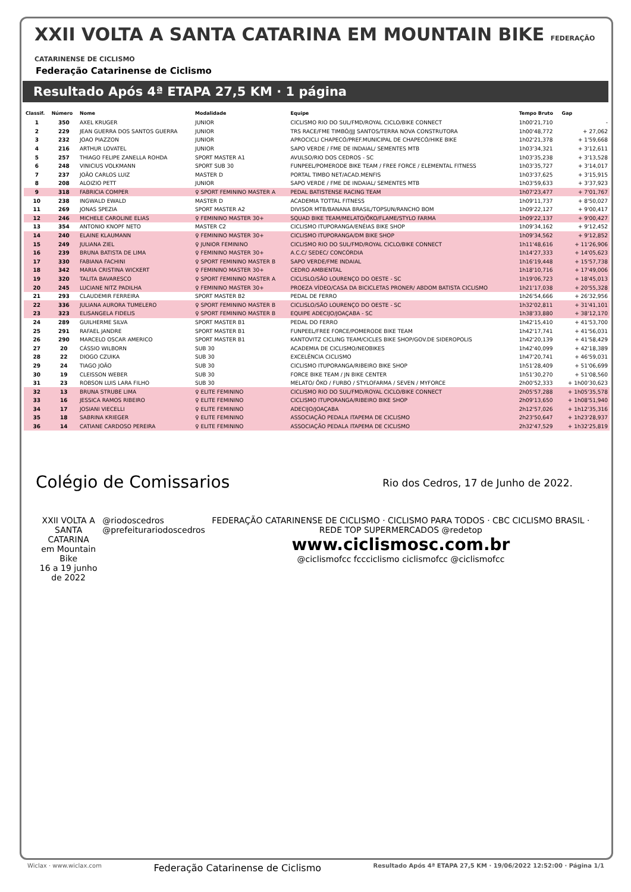XXII VOLTA A SANTA CATARINA EM MOUNTAIN BIKE FEDERAÇÃO CATARINENSE DE CICLISMO
Federação Catarinense de Ciclismo
Resultado Após 4ª ETAPA 27,5 KM · 1 página
| Classif. | Número | Nome | Modalidade | Equipe | Tempo Bruto | Gap |
| --- | --- | --- | --- | --- | --- | --- |
| 1 | 350 | AXEL KRUGER | JUNIOR | CICLISMO RIO DO SUL/FMD/ROYAL CICLO/BIKE CONNECT | 1h00'21,710 | - |
| 2 | 229 | JEAN GUERRA DOS SANTOS GUERRA | JUNIOR | TRS RACE/FME TIMBÓ/JJJ SANTOS/TERRA NOVA CONSTRUTORA | 1h00'48,772 | + 27,062 |
| 3 | 232 | JOAO PIAZZON | JUNIOR | APROCICLI CHAPECÓ/PREF.MUNICIPAL DE CHAPECÓ/HIKE BIKE | 1h02'21,378 | + 1'59,668 |
| 4 | 216 | ARTHUR LOVATEL | JUNIOR | SAPO VERDE / FME DE INDAIAL/ SEMENTES MTB | 1h03'34,321 | + 3'12,611 |
| 5 | 257 | THIAGO FELIPE ZANELLA ROHDA | SPORT MASTER A1 | AVULSO/RIO DOS CEDROS - SC | 1h03'35,238 | + 3'13,528 |
| 6 | 248 | VINICIUS VOLKMANN | SPORT SUB 30 | FUNPEEL/POMERODE BIKE TEAM / FREE FORCE / ELEMENTAL FITNESS | 1h03'35,727 | + 3'14,017 |
| 7 | 237 | JOÃO CARLOS LUIZ | MASTER D | PORTAL TIMBO NET/ACAD.MENFIS | 1h03'37,625 | + 3'15,915 |
| 8 | 208 | ALOIZIO PETT | JUNIOR | SAPO VERDE / FME DE INDAIAL/ SEMENTES MTB | 1h03'59,633 | + 3'37,923 |
| 9 | 318 | FABRICIA COMPER | ♀ SPORT FEMININO MASTER A | PEDAL BATISTENSE RACING TEAM | 1h07'23,477 | + 7'01,767 |
| 10 | 238 | INGWALD EWALD | MASTER D | ACADEMIA TOTTAL FITNESS | 1h09'11,737 | + 8'50,027 |
| 11 | 269 | JONAS SPEZIA | SPORT MASTER A2 | DIVISOR MTB/BANANA BRASIL/TOPSUN/RANCHO BOM | 1h09'22,127 | + 9'00,417 |
| 12 | 246 | MICHELE CAROLINE ELIAS | ♀ FEMININO MASTER 30+ | SQUAD BIKE TEAM/MELATO/ÖKO/FLAME/STYLO FARMA | 1h09'22,137 | + 9'00,427 |
| 13 | 354 | ANTONIO KNOPF NETO | MASTER C2 | CICLISMO ITUPORANGA/ENÉIAS BIKE SHOP | 1h09'34,162 | + 9'12,452 |
| 14 | 240 | ELAINE KLAUMANN | ♀ FEMININO MASTER 30+ | CICLISMO ITUPORANGA/DM BIKE SHOP | 1h09'34,562 | + 9'12,852 |
| 15 | 249 | JULIANA ZIEL | ♀ JUNIOR FEMININO | CICLISMO RIO DO SUL/FMD/ROYAL CICLO/BIKE CONNECT | 1h11'48,616 | + 11'26,906 |
| 16 | 239 | BRUNA BATISTA DE LIMA | ♀ FEMININO MASTER 30+ | A.C.C/ SEDEC/ CONCÓRDIA | 1h14'27,333 | + 14'05,623 |
| 17 | 330 | FABIANA FACHINI | ♀ SPORT FEMININO MASTER B | SAPO VERDE/FME INDAIAL | 1h16'19,448 | + 15'57,738 |
| 18 | 342 | MARIA CRISTINA WICKERT | ♀ FEMININO MASTER 30+ | CEDRO AMBIENTAL | 1h18'10,716 | + 17'49,006 |
| 19 | 320 | TALITA BAVARESCO | ♀ SPORT FEMININO MASTER A | CICLISLO/SÃO LOURENÇO DO OESTE - SC | 1h19'06,723 | + 18'45,013 |
| 20 | 245 | LUCIANE NITZ PADILHA | ♀ FEMININO MASTER 30+ | PROEZA VÍDEO/CASA DA BICICLETAS PRONER/ ABDOM BATISTA CICLISMO | 1h21'17,038 | + 20'55,328 |
| 21 | 293 | CLAUDEMIR FERREIRA | SPORT MASTER B2 | PEDAL DE FERRO | 1h26'54,666 | + 26'32,956 |
| 22 | 336 | JULIANA AURORA TUMELERO | ♀ SPORT FEMININO MASTER B | CICLISLO/SÃO LOURENÇO DO OESTE - SC | 1h32'02,811 | + 31'41,101 |
| 23 | 323 | ELISANGELA FIDELIS | ♀ SPORT FEMININO MASTER B | EQUIPE ADECIJO/JOAÇABA - SC | 1h38'33,880 | + 38'12,170 |
| 24 | 289 | GUILHERME SILVA | SPORT MASTER B1 | PEDAL DO FERRO | 1h42'15,410 | + 41'53,700 |
| 25 | 291 | RAFAEL JANDRE | SPORT MASTER B1 | FUNPEEL/FREE FORCE/POMERODE BIKE TEAM | 1h42'17,741 | + 41'56,031 |
| 26 | 290 | MARCELO OSCAR AMERICO | SPORT MASTER B1 | KANTOVITZ CICLING TEAM/CICLES BIKE SHOP/GOV.DE SIDEROPOLIS | 1h42'20,139 | + 41'58,429 |
| 27 | 20 | CÁSSIO WILBORN | SUB 30 | ACADEMIA DE CICLISMO/NEOBIKES | 1h42'40,099 | + 42'18,389 |
| 28 | 22 | DIOGO CZUIKA | SUB 30 | EXCELÊNCIA CICLISMO | 1h47'20,741 | + 46'59,031 |
| 29 | 24 | TIAGO JOÃO | SUB 30 | CICLISMO ITUPORANGA/RIBEIRO BIKE SHOP | 1h51'28,409 | + 51'06,699 |
| 30 | 19 | CLEISSON WEBER | SUB 30 | FORCE BIKE TEAM / JN BIKE CENTER | 1h51'30,270 | + 51'08,560 |
| 31 | 23 | ROBSON LUIS LARA FILHO | SUB 30 | MELATO/ ÖKO / FURBO / STYLOFARMA / SEVEN / MYFORCE | 2h00'52,333 | + 1h00'30,623 |
| 32 | 13 | BRUNA STRUBE LIMA | ♀ ELITE FEMININO | CICLISMO RIO DO SUL/FMD/ROYAL CICLO/BIKE CONNECT | 2h05'57,288 | + 1h05'35,578 |
| 33 | 16 | JESSICA RAMOS RIBEIRO | ♀ ELITE FEMININO | CICLISMO ITUPORANGA/RIBEIRO BIKE SHOP | 2h09'13,650 | + 1h08'51,940 |
| 34 | 17 | JOSIANI VIECELLI | ♀ ELITE FEMININO | ADECIJO/JOAÇABA | 2h12'57,026 | + 1h12'35,316 |
| 35 | 18 | SABRINA KRIEGER | ♀ ELITE FEMININO | ASSOCIAÇÃO PEDALA ITAPEMA DE CICLISMO | 2h23'50,647 | + 1h23'28,937 |
| 36 | 14 | CATIANE CARDOSO PEREIRA | ♀ ELITE FEMININO | ASSOCIAÇÃO PEDALA ITAPEMA DE CICLISMO | 2h32'47,529 | + 1h32'25,819 |
Colégio de Comissarios
Rio dos Cedros, 17 de Junho de 2022.
XXII VOLTA A
SANTA CATARINA
em Mountain Bike
16 a 19 junho de 2022
@riodoscedros
@prefeiturariodoscedros
FEDERAÇÃO CATARINENSE DE CICLISMO · CICLISMO PARA TODOS · CBC CICLISMO BRASIL · REDE TOP SUPERMERCADOS @redetop
www.ciclismosc.com.br
@ciclismofcc fccciclismo ciclismofcc @ciclismofcc
Wiclax · www.wiclax.com Federação Catarinense de Ciclismo Resultado Após 4ª ETAPA 27,5 KM · 19/06/2022 12:52:00 · Página 1/1